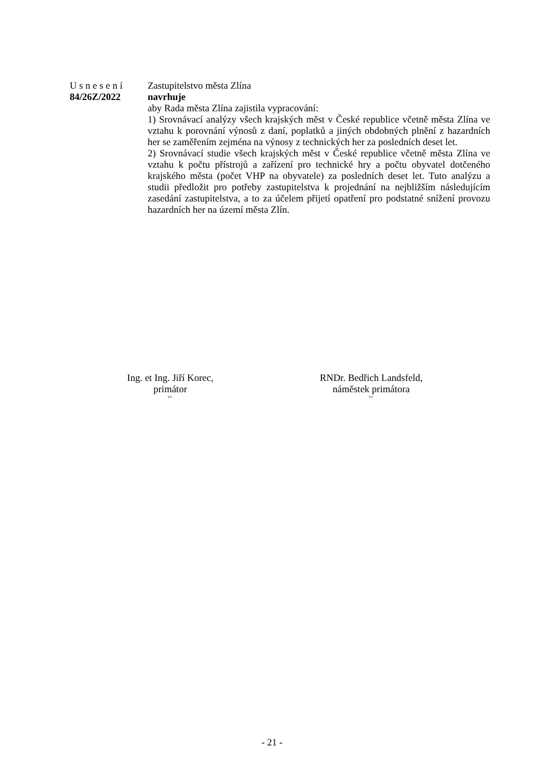U s n e s e n í
84/26Z/2022
Zastupitelstvo města Zlína
navrhuje
aby Rada města Zlína zajistila vypracování:
1) Srovnávací analýzy všech krajských měst v České republice včetně města Zlína ve vztahu k porovnání výnosů z daní, poplatků a jiných obdobných plnění z hazardních her se zaměřením zejména na výnosy z technických her za posledních deset let.
2) Srovnávací studie všech krajských měst v České republice včetně města Zlína ve vztahu k počtu přístrojů a zařízení pro technické hry a počtu obyvatel dotčeného krajského města (počet VHP na obyvatele) za posledních deset let. Tuto analýzu a studii předložit pro potřeby zastupitelstva k projednání na nejbližším následujícím zasedání zastupitelstva, a to za účelem přijetí opatření pro podstatné snížení provozu hazardních her na území města Zlín.
Ing. et Ing. Jiří Korec,
primátor
v.r.
RNDr. Bedřich Landsfeld,
náměstek primátora
v.r.
- 21 -